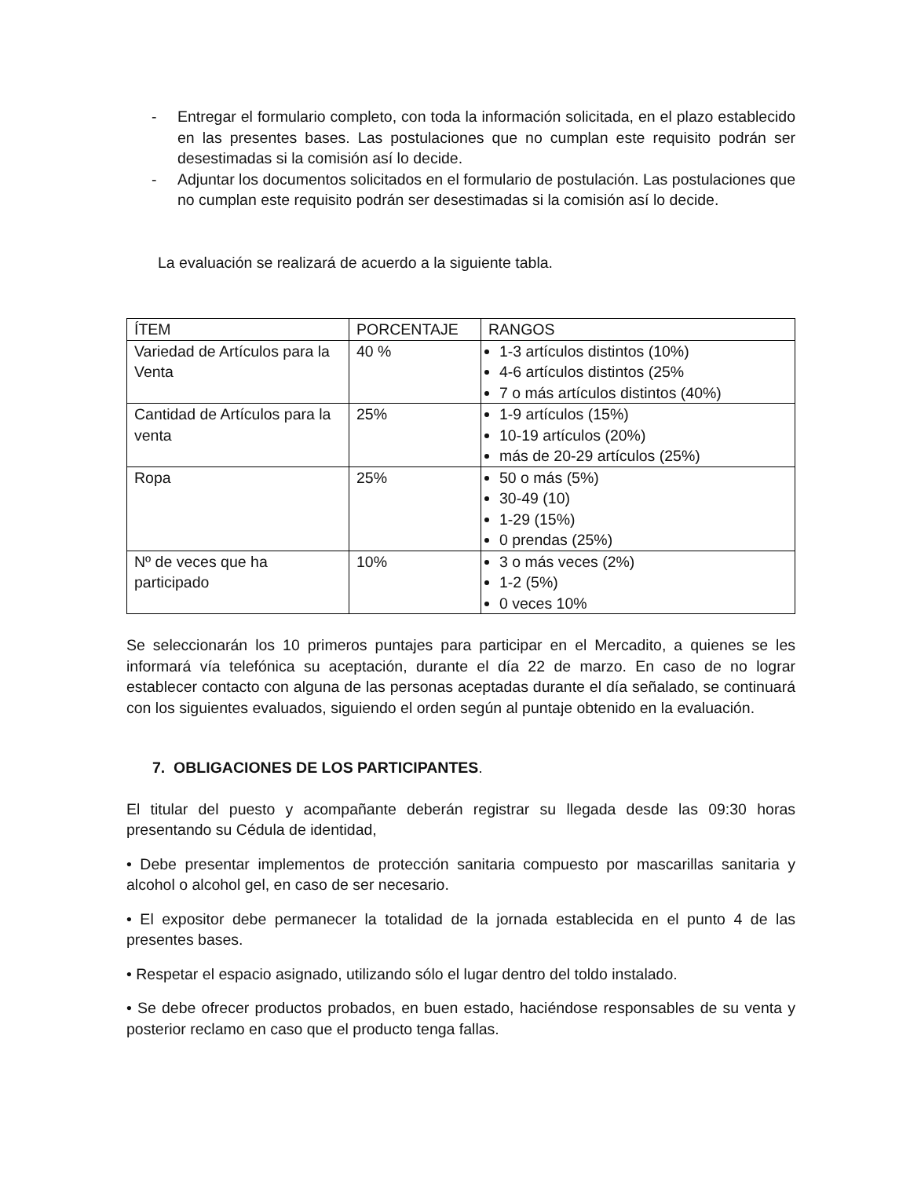- Entregar el formulario completo, con toda la información solicitada, en el plazo establecido en las presentes bases. Las postulaciones que no cumplan este requisito podrán ser desestimadas si la comisión así lo decide.
- Adjuntar los documentos solicitados en el formulario de postulación. Las postulaciones que no cumplan este requisito podrán ser desestimadas si la comisión así lo decide.
La evaluación se realizará de acuerdo a la siguiente tabla.
| ÍTEM | PORCENTAJE | RANGOS |
| --- | --- | --- |
| Variedad de Artículos para la Venta | 40 % | 1-3 artículos distintos (10%) 4-6 artículos distintos (25% 7 o más artículos distintos (40%) |
| Cantidad de Artículos para la venta | 25% | 1-9 artículos (15%) 10-19 artículos (20%) más de 20-29 artículos (25%) |
| Ropa | 25% | 50 o más (5%) 30-49 (10) 1-29 (15%) 0 prendas (25%) |
| Nº de veces que ha participado | 10% | 3 o más veces (2%) 1-2 (5%) 0 veces 10% |
Se seleccionarán los 10 primeros puntajes para participar en el Mercadito, a quienes se les informará vía telefónica su aceptación, durante el día 22 de marzo. En caso de no lograr establecer contacto con alguna de las personas aceptadas durante el día señalado, se continuará con los siguientes evaluados, siguiendo el orden según al puntaje obtenido en la evaluación.
7. OBLIGACIONES DE LOS PARTICIPANTES.
El titular del puesto y acompañante deberán registrar su llegada desde las 09:30 horas presentando su Cédula de identidad,
• Debe presentar implementos de protección sanitaria compuesto por mascarillas sanitaria y alcohol o alcohol gel, en caso de ser necesario.
• El expositor debe permanecer la totalidad de la jornada establecida en el punto 4 de las presentes bases.
• Respetar el espacio asignado, utilizando sólo el lugar dentro del toldo instalado.
• Se debe ofrecer productos probados, en buen estado, haciéndose responsables de su venta y posterior reclamo en caso que el producto tenga fallas.